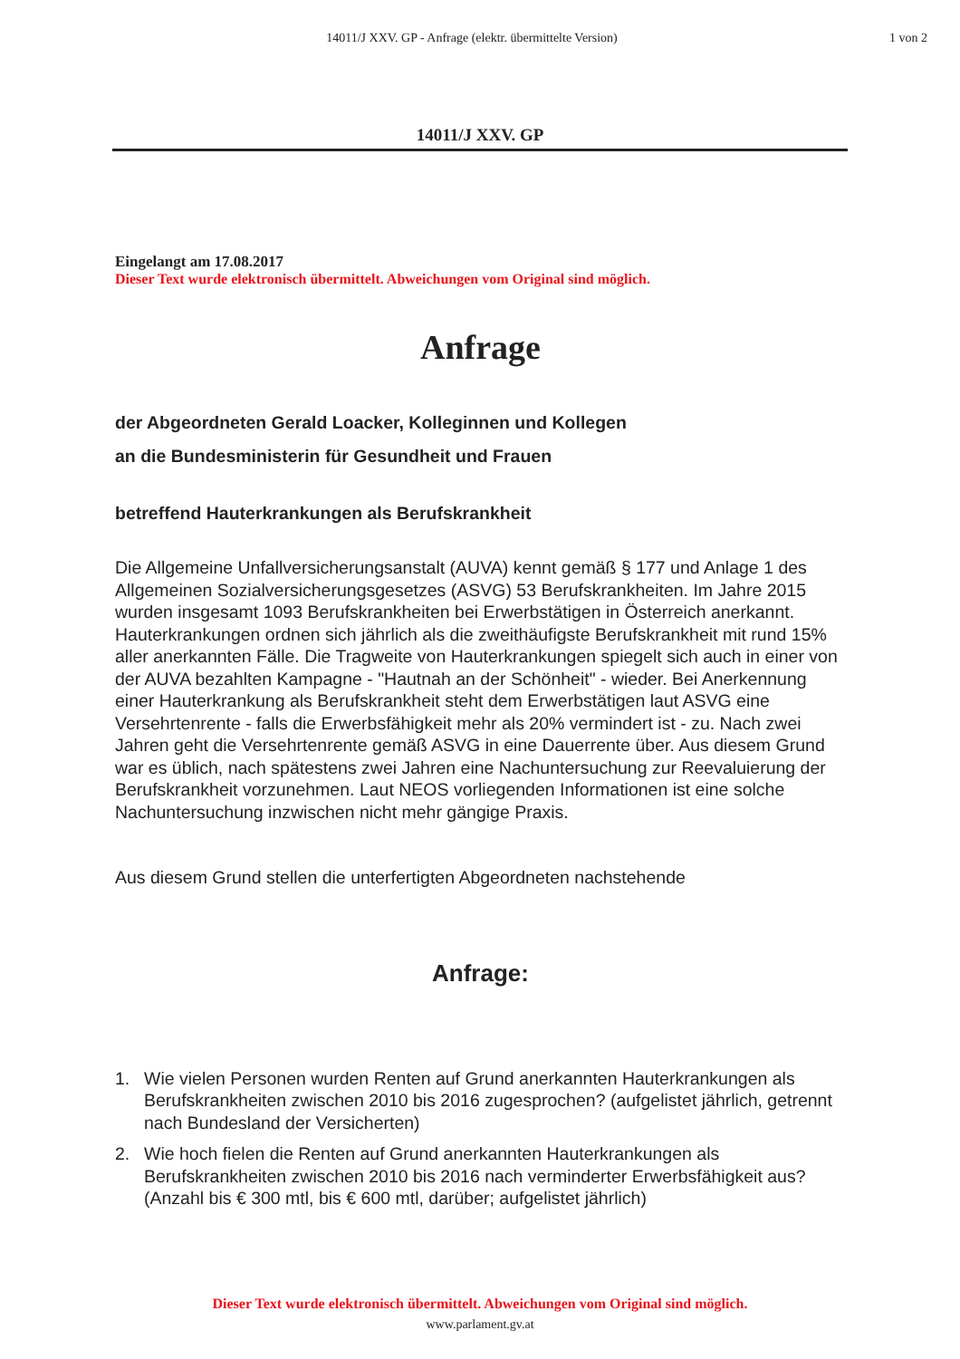14011/J XXV. GP - Anfrage (elektr. übermittelte Version)
1 von 2
14011/J XXV. GP
Eingelangt am 17.08.2017
Dieser Text wurde elektronisch übermittelt. Abweichungen vom Original sind möglich.
Anfrage
der Abgeordneten Gerald Loacker, Kolleginnen und Kollegen
an die Bundesministerin für Gesundheit und Frauen
betreffend Hauterkrankungen als Berufskrankheit
Die Allgemeine Unfallversicherungsanstalt (AUVA) kennt gemäß § 177 und Anlage 1 des Allgemeinen Sozialversicherungsgesetzes (ASVG) 53 Berufskrankheiten. Im Jahre 2015 wurden insgesamt 1093 Berufskrankheiten bei Erwerbstätigen in Österreich anerkannt. Hauterkrankungen ordnen sich jährlich als die zweithäufigste Berufskrankheit mit rund 15% aller anerkannten Fälle. Die Tragweite von Hauterkrankungen spiegelt sich auch in einer von der AUVA bezahlten Kampagne - "Hautnah an der Schönheit" - wieder. Bei Anerkennung einer Hauterkrankung als Berufskrankheit steht dem Erwerbstätigen laut ASVG eine Versehrtenrente - falls die Erwerbsfähigkeit mehr als 20% vermindert ist - zu. Nach zwei Jahren geht die Versehrtenrente gemäß ASVG in eine Dauerrente über. Aus diesem Grund war es üblich, nach spätestens zwei Jahren eine Nachuntersuchung zur Reevaluierung der Berufskrankheit vorzunehmen. Laut NEOS vorliegenden Informationen ist eine solche Nachuntersuchung inzwischen nicht mehr gängige Praxis.
Aus diesem Grund stellen die unterfertigten Abgeordneten nachstehende
Anfrage:
1. Wie vielen Personen wurden Renten auf Grund anerkannten Hauterkrankungen als Berufskrankheiten zwischen 2010 bis 2016 zugesprochen? (aufgelistet jährlich, getrennt nach Bundesland der Versicherten)
2. Wie hoch fielen die Renten auf Grund anerkannten Hauterkrankungen als Berufskrankheiten zwischen 2010 bis 2016 nach verminderter Erwerbsfähigkeit aus? (Anzahl bis € 300 mtl, bis € 600 mtl, darüber; aufgelistet jährlich)
Dieser Text wurde elektronisch übermittelt. Abweichungen vom Original sind möglich.
www.parlament.gv.at